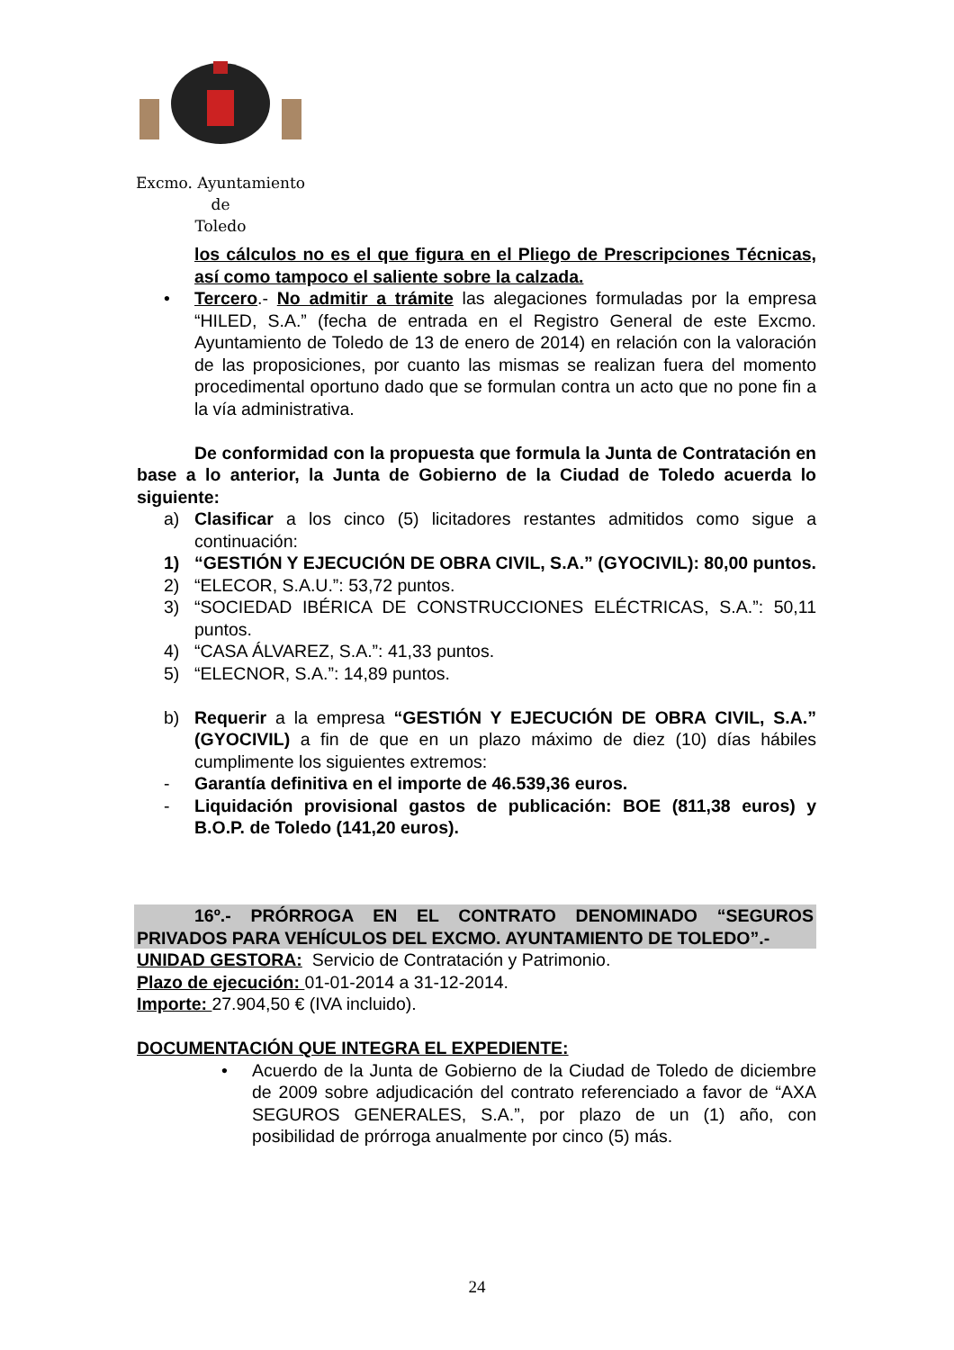Excmo. Ayuntamiento
de
Toledo
los cálculos no es el que figura en el Pliego de Prescripciones Técnicas, así como tampoco el saliente sobre la calzada.
• Tercero.- No admitir a trámite las alegaciones formuladas por la empresa “HILED, S.A.” (fecha de entrada en el Registro General de este Excmo. Ayuntamiento de Toledo de 13 de enero de 2014) en relación con la valoración de las proposiciones, por cuanto las mismas se realizan fuera del momento procedimental oportuno dado que se formulan contra un acto que no pone fin a la vía administrativa.
De conformidad con la propuesta que formula la Junta de Contratación en base a lo anterior, la Junta de Gobierno de la Ciudad de Toledo acuerda lo siguiente:
a) Clasificar a los cinco (5) licitadores restantes admitidos como sigue a continuación:
1) “GESTIÓN Y EJECUCIÓN DE OBRA CIVIL, S.A.” (GYOCIVIL): 80,00 puntos.
2) “ELECOR, S.A.U.”: 53,72 puntos.
3) “SOCIEDAD IBÉRICA DE CONSTRUCCIONES ELÉCTRICAS, S.A.”: 50,11 puntos.
4) “CASA ÁLVAREZ, S.A.”: 41,33 puntos.
5) “ELECNOR, S.A.”: 14,89 puntos.
b) Requerir a la empresa “GESTIÓN Y EJECUCIÓN DE OBRA CIVIL, S.A.” (GYOCIVIL) a fin de que en un plazo máximo de diez (10) días hábiles cumplimente los siguientes extremos:
- Garantía definitiva en el importe de 46.539,36 euros.
- Liquidación provisional gastos de publicación: BOE (811,38 euros) y B.O.P. de Toledo (141,20 euros).
16º.- PRÓRROGA EN EL CONTRATO DENOMINADO “SEGUROS PRIVADOS PARA VEHÍCULOS DEL EXCMO. AYUNTAMIENTO DE TOLEDO”.-
UNIDAD GESTORA: Servicio de Contratación y Patrimonio.
Plazo de ejecución: 01-01-2014 a 31-12-2014.
Importe: 27.904,50 € (IVA incluido).
DOCUMENTACIÓN QUE INTEGRA EL EXPEDIENTE:
• Acuerdo de la Junta de Gobierno de la Ciudad de Toledo de diciembre de 2009 sobre adjudicación del contrato referenciado a favor de “AXA SEGUROS GENERALES, S.A.”, por plazo de un (1) año, con posibilidad de prórroga anualmente por cinco (5) más.
24